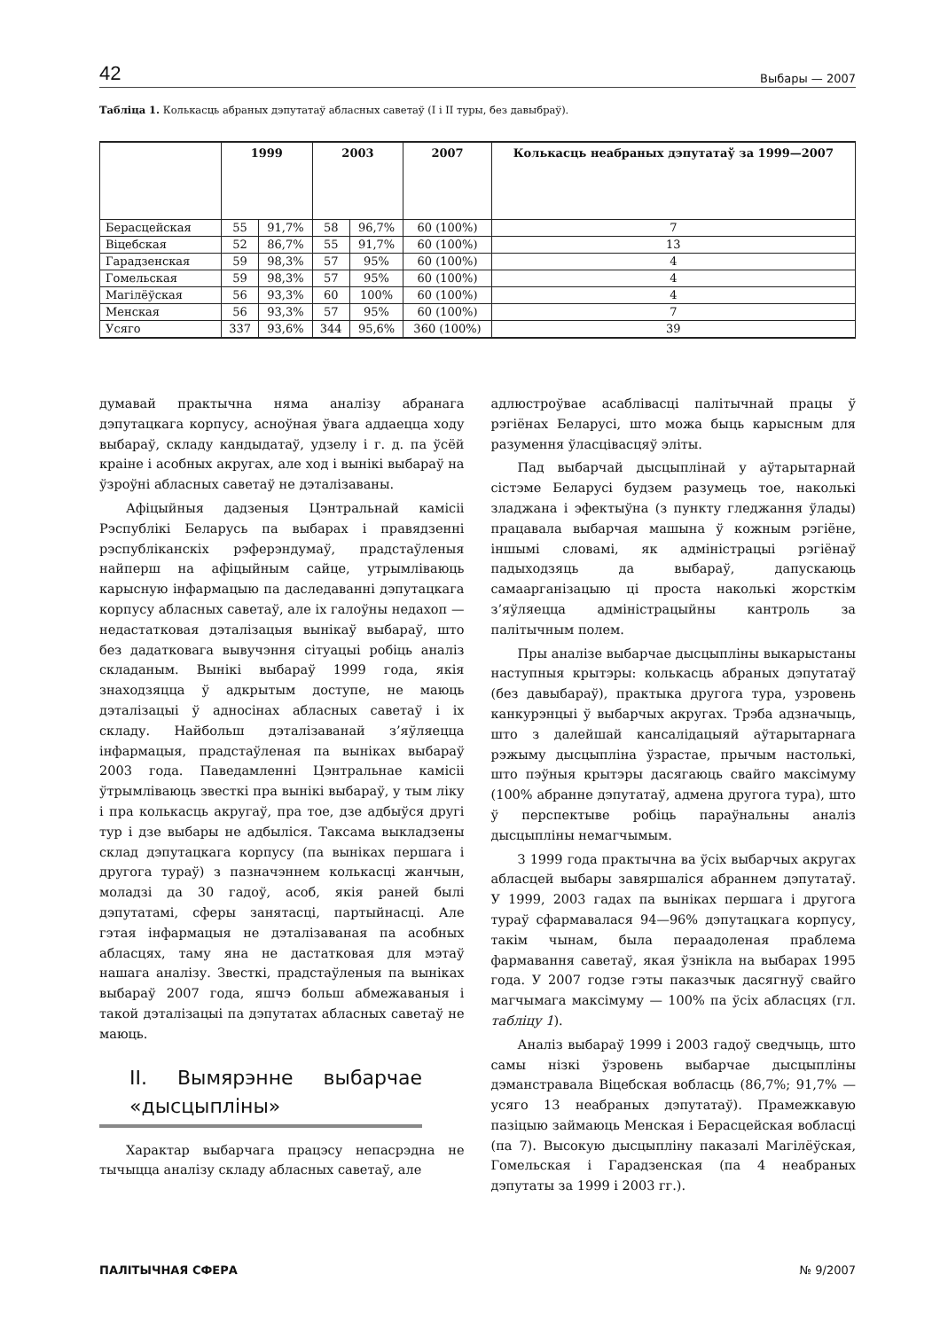42 Выбары — 2007
Табліца 1. Колькасць абраных дэпутатаў абласных саветаў (I і II туры, без давыбраў).
| | 1999 | | 2003 | | 2007 | Колькасць неабраных дэпутатаў за 1999—2007 |
| --- | --- | --- | --- | --- | --- | --- |
| Берасцейская | 55 | 91,7% | 58 | 96,7% | 60 (100%) | 7 |
| Віцебская | 52 | 86,7% | 55 | 91,7% | 60 (100%) | 13 |
| Гарадзенская | 59 | 98,3% | 57 | 95% | 60 (100%) | 4 |
| Гомельская | 59 | 98,3% | 57 | 95% | 60 (100%) | 4 |
| Магілёўская | 56 | 93,3% | 60 | 100% | 60 (100%) | 4 |
| Менская | 56 | 93,3% | 57 | 95% | 60 (100%) | 7 |
| Усяго | 337 | 93,6% | 344 | 95,6% | 360 (100%) | 39 |
думавай практычна няма аналізу абранага дэпутацкага корпусу, асноўная ўвага аддаецца ходу выбараў, складу кандыдатаў, удзелу і г. д. па ўсёй краіне і асобных акругах, але ход і вынікі выбараў на ўзроўні абласных саветаў не дэталізаваны.
Афіцыйныя дадзеныя Цэнтральнай камісіі Рэспублікі Беларусь па выбарах і правядзенні рэспубліканскіх рэферэндумаў, прадстаўленыя найперш на афіцыйным сайце, утрымліваюць карысную інфармацыю па даследаванні дэпутацкага корпусу абласных саветаў, але іх галоўны недахоп — недастатковая дэталізацыя вынікаў выбараў, што без дадатковага вывучэння сітуацыі робіць аналіз складаным. Вынікі выбараў 1999 года, якія знаходзяцца ў адкрытым доступе, не маюць дэталізацыі ў адносінах абласных саветаў і іх складу. Найбольш дэталізаванай з’яўляецца інфармацыя, прадстаўленая па выніках выбараў 2003 года. Паведамленні Цэнтральнае камісіі ўтрымліваюць звесткі пра вынікі выбараў, у тым ліку і пра колькасць акругаў, пра тое, дзе адбыўся другі тур і дзе выбары не адбыліся. Таксама выкладзены склад дэпутацкага корпусу (па выніках першага і другога тураў) з пазначэннем колькасці жанчын, моладзі да 30 гадоў, асоб, якія раней былі дэпутатамі, сферы занятасці, партыйнасці. Але гэтая інфармацыя не дэталізаваная па асобных абласцях, таму яна не дастатковая для мэтаў нашага аналізу. Звесткі, прадстаўленыя па выніках выбараў 2007 года, яшчэ больш абмежаваныя і такой дэталізацыі па дэпутатах абласных саветаў не маюць.
II. Вымярэнне выбарчае «дысцыпліны»
Характар выбарчага працэсу непасрэдна не тычыцца аналізу складу абласных саветаў, але
адлюстроўвае асаблівасці палітычнай працы ў рэгіёнах Беларусі, што можа быць карысным для разумення ўласцівасцяў эліты.
Пад выбарчай дысцыплінай у аўтарытарнай сістэме Беларусі будзем разумець тое, наколькі зладжана і эфектыўна (з пункту гледжання ўлады) працавала выбарчая машына ў кожным рэгіёне, іншымі словамі, як адміністрацыі рэгіёнаў падыходзяць да выбараў, дапускаюць самаарганізацыю ці проста наколькі жорсткім з’яўляецца адміністрацыйны кантроль за палітычным полем.
Пры аналізе выбарчае дысцыпліны выкарыстаны наступныя крытэры: колькасць абраных дэпутатаў (без давыбараў), практыка другога тура, узровень канкурэнцыі ў выбарчых акругах. Трэба адзначыць, што з далейшай кансалідацыяй аўтарытарнага рэжыму дысцыпліна ўзрастае, прычым настолькі, што пэўныя крытэры дасягаюць свайго максімуму (100% абранне дэпутатаў, адмена другога тура), што ў перспектыве робіць параўнальны аналіз дысцыпліны немагчымым.
З 1999 года практычна ва ўсіх выбарчых акругах абласцей выбары завяршаліся абраннем дэпутатаў. У 1999, 2003 гадах па выніках першага і другога тураў сфармавалася 94—96% дэпутацкага корпусу, такім чынам, была пераадоленая праблема фармавання саветаў, якая ўзнікла на выбарах 1995 года. У 2007 годзе гэты паказчык дасягнуў свайго магчымага максімуму — 100% па ўсіх абласцях (гл. табліцу 1).
Аналіз выбараў 1999 і 2003 гадоў сведчыць, што самы нізкі ўзровень выбарчае дысцыпліны дэманстравала Віцебская вобласць (86,7%; 91,7% — усяго 13 неабраных дэпутатаў). Прамежкавую пазіцыю займаюць Менская і Берасцейская вобласці (па 7). Высокую дысцыпліну паказалі Магілёўская, Гомельская і Гарадзенская (па 4 неабраных дэпутаты за 1999 і 2003 гг.).
ПАЛІТЫЧНАЯ СФЕРА № 9/2007